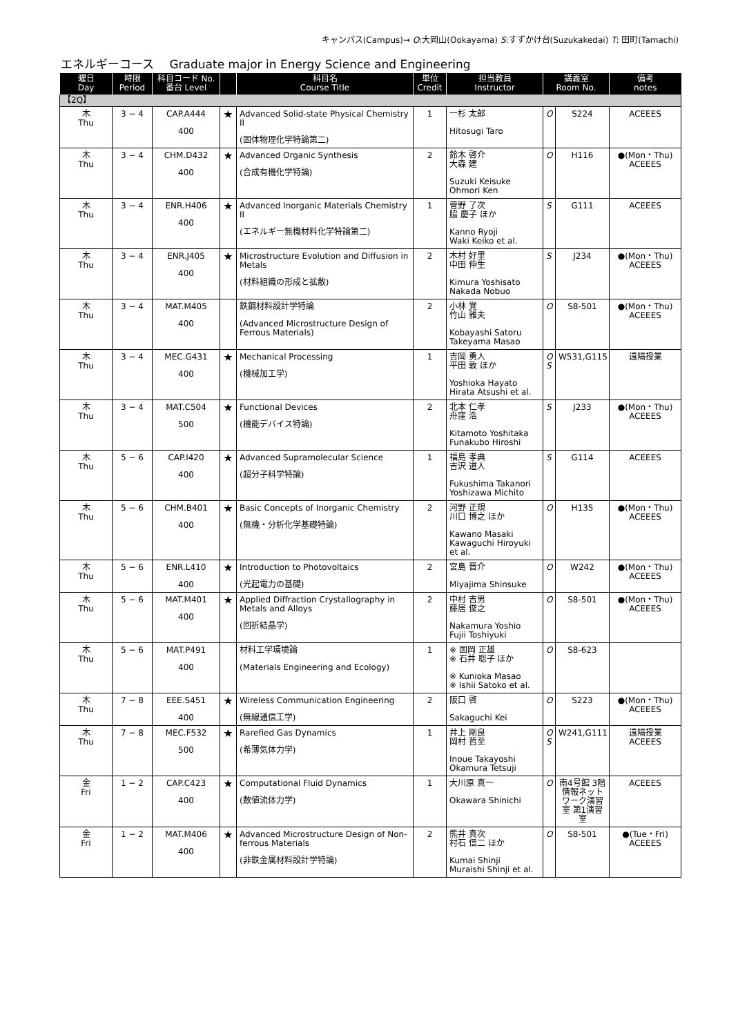キャンパス(Campus)→ O:大岡山(Ookayama) S:すずかけ台(Suzukakedai) T: 田町(Tamachi)
エネルギーコース　 Graduate major in Energy Science and Engineering
| 曜日 Day | 時限 Period | 科目コード No. 番台 Level | | 科目名 Course Title | 単位 Credit | 担当教員 Instructor | 講義室 Room No. | | 備考 notes |
| --- | --- | --- | --- | --- | --- | --- | --- | --- | --- |
| 【2Q】 | | | | | | | | | |
| 木 Thu | 3 − 4 | CAP.A444 400 | ★ | Advanced Solid-state Physical Chemistry II (固体物理化学特論第二) | 1 | 一杉 太郎 Hitosugi Taro | O | S224 | ACEEES |
| 木 Thu | 3 − 4 | CHM.D432 400 | ★ | Advanced Organic Synthesis (合成有機化学特論) | 2 | 鈴木 啓介 大森 建 Suzuki Keisuke Ohmori Ken | O | H116 | ●(Mon・Thu) ACEEES |
| 木 Thu | 3 − 4 | ENR.H406 400 | ★ | Advanced Inorganic Materials Chemistry II (エネルギー無機材料化学特論第二) | 1 | 菅野 了次 脇 慶子 ほか Kanno Ryoji Waki Keiko et al. | S | G111 | ACEEES |
| 木 Thu | 3 − 4 | ENR.J405 400 | ★ | Microstructure Evolution and Diffusion in Metals (材料組織の形成と拡散) | 2 | 木村 好里 中田 伸生 Kimura Yoshisato Nakada Nobuo | S | J234 | ●(Mon・Thu) ACEEES |
| 木 Thu | 3 − 4 | MAT.M405 400 | | 鉄鋼材料設計学特論 (Advanced Microstructure Design of Ferrous Materials) | 2 | 小林 覚 竹山 雅夫 Kobayashi Satoru Takeyama Masao | O | S8-501 | ●(Mon・Thu) ACEEES |
| 木 Thu | 3 − 4 | MEC.G431 400 | ★ | Mechanical Processing (機械加工学) | 1 | 吉岡 勇人 平田 敦 ほか Yoshioka Hayato Hirata Atsushi et al. | O S | W531,G115 | 遠隔授業 |
| 木 Thu | 3 − 4 | MAT.C504 500 | ★ | Functional Devices (機能デバイス特論) | 2 | 北本 仁孝 舟窪 浩 Kitamoto Yoshitaka Funakubo Hiroshi | S | J233 | ●(Mon・Thu) ACEEES |
| 木 Thu | 5 − 6 | CAP.I420 400 | ★ | Advanced Supramolecular Science (超分子科学特論) | 1 | 福島 孝典 吉沢 道人 Fukushima Takanori Yoshizawa Michito | S | G114 | ACEEES |
| 木 Thu | 5 − 6 | CHM.B401 400 | ★ | Basic Concepts of Inorganic Chemistry (無機・分析化学基礎特論) | 2 | 河野 正規 川口 博之 ほか Kawano Masaki Kawaguchi Hiroyuki et al. | O | H135 | ●(Mon・Thu) ACEEES |
| 木 Thu | 5 − 6 | ENR.L410 400 | ★ | Introduction to Photovoltaics (光起電力の基礎) | 2 | 宮島 晋介 Miyajima Shinsuke | O | W242 | ●(Mon・Thu) ACEEES |
| 木 Thu | 5 − 6 | MAT.M401 400 | ★ | Applied Diffraction Crystallography in Metals and Alloys (回折結晶学) | 2 | 中村 吉男 藤居 俊之 Nakamura Yoshio Fujii Toshiyuki | O | S8-501 | ●(Mon・Thu) ACEEES |
| 木 Thu | 5 − 6 | MAT.P491 400 | | 材料工学環境論 (Materials Engineering and Ecology) | 1 | ※ 国岡 正雄 ※ 石井 聡子 ほか ※ Kunioka Masao ※ Ishii Satoko et al. | O | S8-623 | |
| 木 Thu | 7 − 8 | EEE.S451 400 | ★ | Wireless Communication Engineering (無線通信工学) | 2 | 阪口 啓 Sakaguchi Kei | O | S223 | ●(Mon・Thu) ACEEES |
| 木 Thu | 7 − 8 | MEC.F532 500 | ★ | Rarefied Gas Dynamics (希薄気体力学) | 1 | 井上 剛良 岡村 哲至 Inoue Takayoshi Okamura Tetsuji | O S | W241,G111 | 遠隔授業 ACEEES |
| 金 Fri | 1 − 2 | CAP.C423 400 | ★ | Computational Fluid Dynamics (数値流体力学) | 1 | 大川原 真一 Okawara Shinichi | O | 南4号館 3階 情報ネットワーク演習室 第1演習室 | ACEEES |
| 金 Fri | 1 − 2 | MAT.M406 400 | ★ | Advanced Microstructure Design of Non-ferrous Materials (非鉄金属材料設計学特論) | 2 | 熊井 真次 村石 信二 ほか Kumai Shinji Muraishi Shinji et al. | O | S8-501 | ●(Tue・Fri) ACEEES |